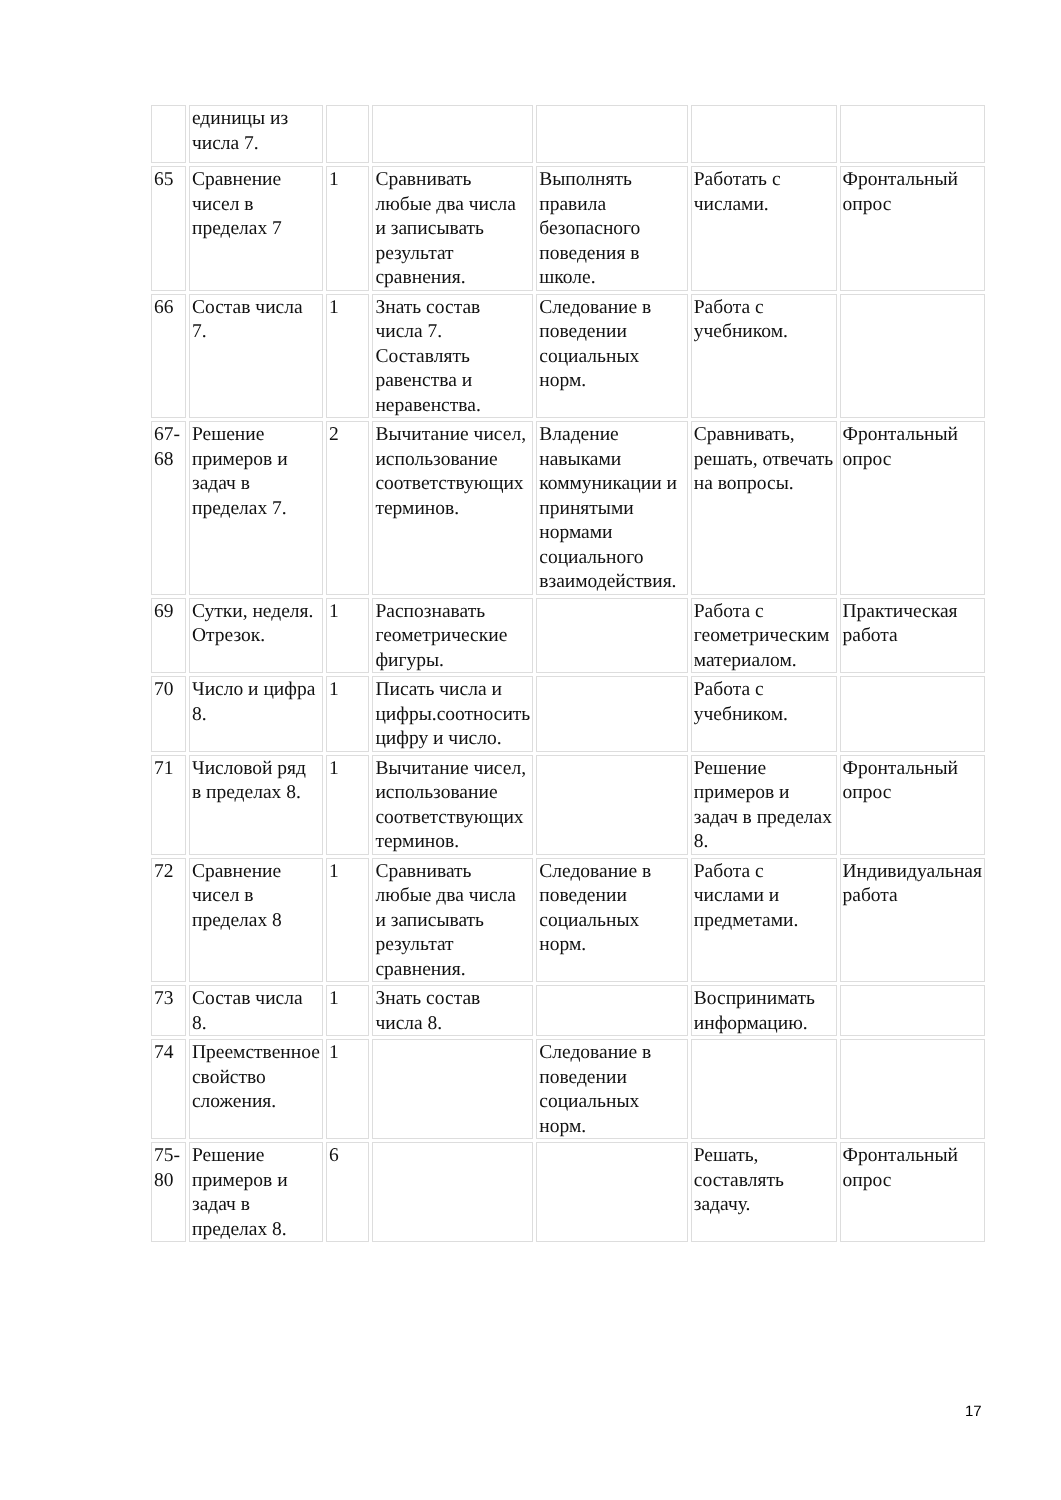| | единицы из числа 7. | | | | | |
| 65 | Сравнение чисел в пределах 7 | 1 | Сравнивать любые два числа и записывать результат сравнения. | Выполнять правила безопасного поведения в школе. | Работать с числами. | Фронтальный опрос |
| 66 | Состав числа 7. | 1 | Знать состав числа 7. Составлять равенства и неравенства. | Следование в поведении социальных норм. | Работа с учебником. | |
| 67-68 | Решение примеров и задач в пределах 7. | 2 | Вычитание чисел, использование соответствующих терминов. | Владение навыками коммуникации и принятыми нормами социального взаимодействия. | Сравнивать, решать, отвечать на вопросы. | Фронтальный опрос |
| 69 | Сутки, неделя. Отрезок. | 1 | Распознавать геометрические фигуры. | | Работа с геометрическим материалом. | Практическая работа |
| 70 | Число и цифра 8. | 1 | Писать числа и цифры.соотносить цифру и число. | | Работа с учебником. | |
| 71 | Числовой ряд в пределах 8. | 1 | Вычитание чисел, использование соответствующих терминов. | | Решение примеров и задач в пределах 8. | Фронтальный опрос |
| 72 | Сравнение чисел в пределах 8 | 1 | Сравнивать любые два числа и записывать результат сравнения. | Следование в поведении социальных норм. | Работа с числами и предметами. | Индивидуальная работа |
| 73 | Состав числа 8. | 1 | Знать состав числа 8. | | Воспринимать информацию. | |
| 74 | Преемственное свойство сложения. | 1 | | Следование в поведении социальных норм. | | |
| 75-80 | Решение примеров и задач в пределах 8. | 6 | | | Решать, составлять задачу. | Фронтальный опрос |
17